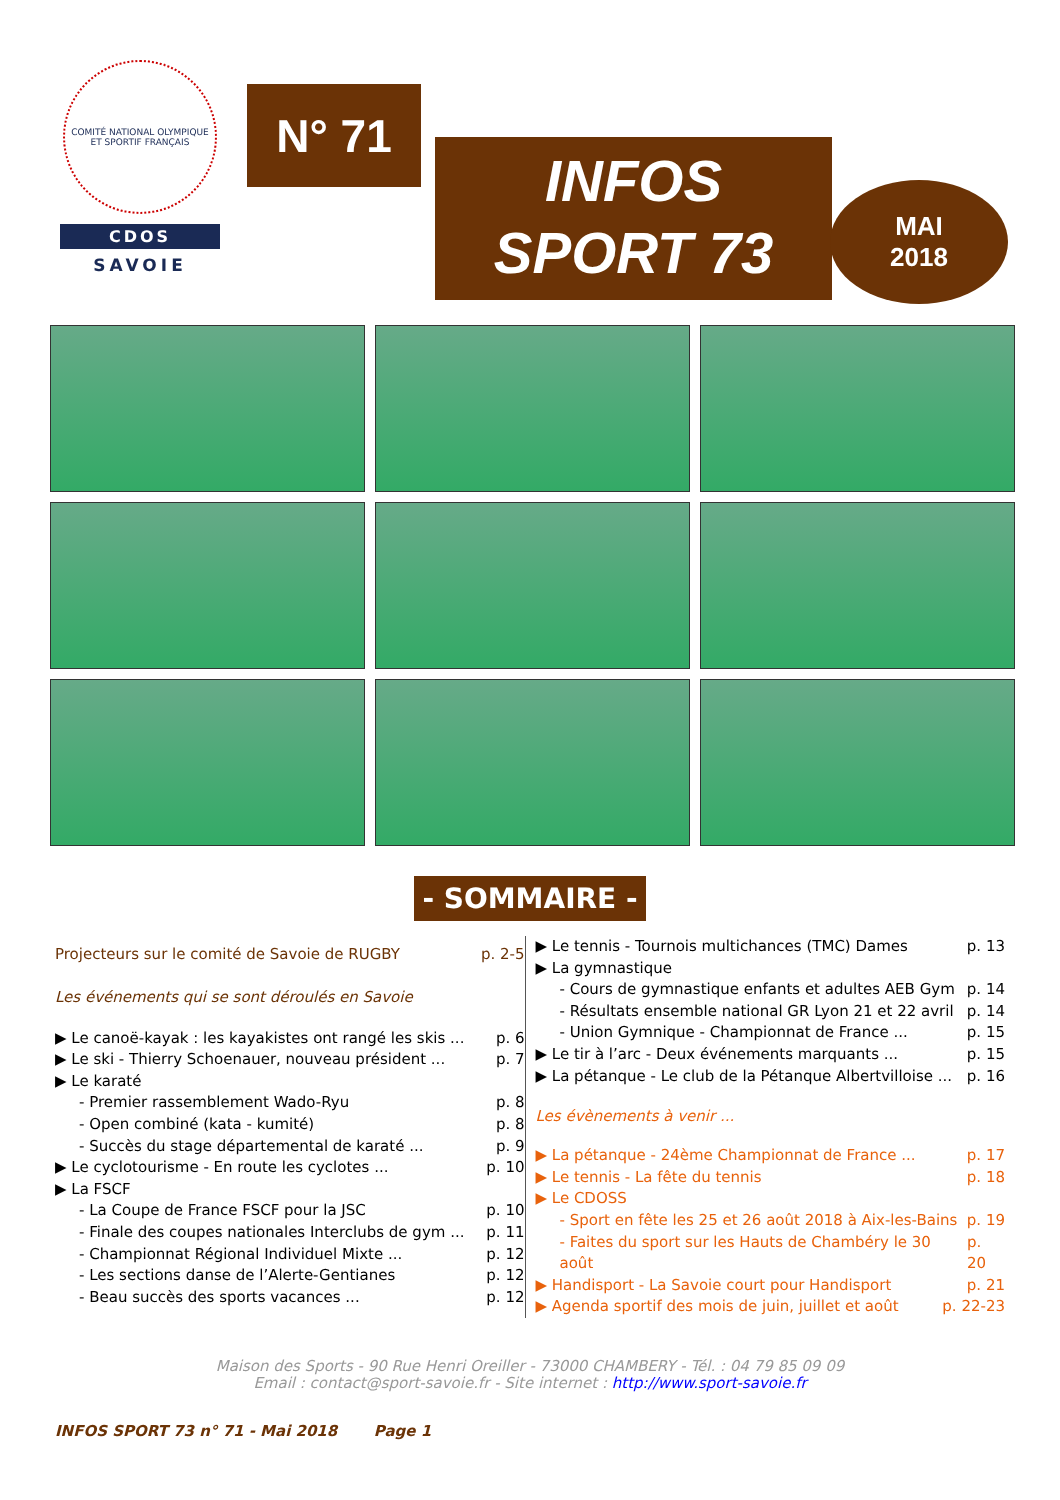COMITÉ NATIONAL OLYMPIQUE ET SPORTIF FRANÇAIS
CDOS
SAVOIE
N° 71
INFOS
SPORT 73
MAI
2018
- SOMMAIRE -
Projecteurs sur le comité de Savoie de RUGBY p. 2-5
Les événements qui se sont déroulés en Savoie
▶ Le canoë-kayak : les kayakistes ont rangé les skis ... p. 6
▶ Le ski - Thierry Schoenauer, nouveau président ... p. 7
▶ Le karaté
- Premier rassemblement Wado-Ryu p. 8
- Open combiné (kata - kumité) p. 8
- Succès du stage départemental de karaté ... p. 9
▶ Le cyclotourisme - En route les cyclotes ... p. 10
▶ La FSCF
- La Coupe de France FSCF pour la JSC p. 10
- Finale des coupes nationales Interclubs de gym ... p. 11
- Championnat Régional Individuel Mixte ... p. 12
- Les sections danse de l’Alerte-Gentianes p. 12
- Beau succès des sports vacances ... p. 12
▶ Le tennis - Tournois multichances (TMC) Dames p. 13
▶ La gymnastique
- Cours de gymnastique enfants et adultes AEB Gym p. 14
- Résultats ensemble national GR Lyon 21 et 22 avril p. 14
- Union Gymnique - Championnat de France ... p. 15
▶ Le tir à l’arc - Deux événements marquants ... p. 15
▶ La pétanque - Le club de la Pétanque Albertvilloise ... p. 16
Les évènements à venir ...
▶ La pétanque - 24ème Championnat de France ... p. 17
▶ Le tennis - La fête du tennis p. 18
▶ Le CDOSS
- Sport en fête les 25 et 26 août 2018 à Aix-les-Bains p. 19
- Faites du sport sur les Hauts de Chambéry le 30 août p. 20
▶ Handisport - La Savoie court pour Handisport p. 21
▶ Agenda sportif des mois de juin, juillet et août p. 22-23
Maison des Sports - 90 Rue Henri Oreiller - 73000 CHAMBERY - Tél. : 04 79 85 09 09
Email : contact@sport-savoie.fr - Site internet : http://www.sport-savoie.fr
INFOS SPORT 73 n° 71 - Mai 2018 Page 1